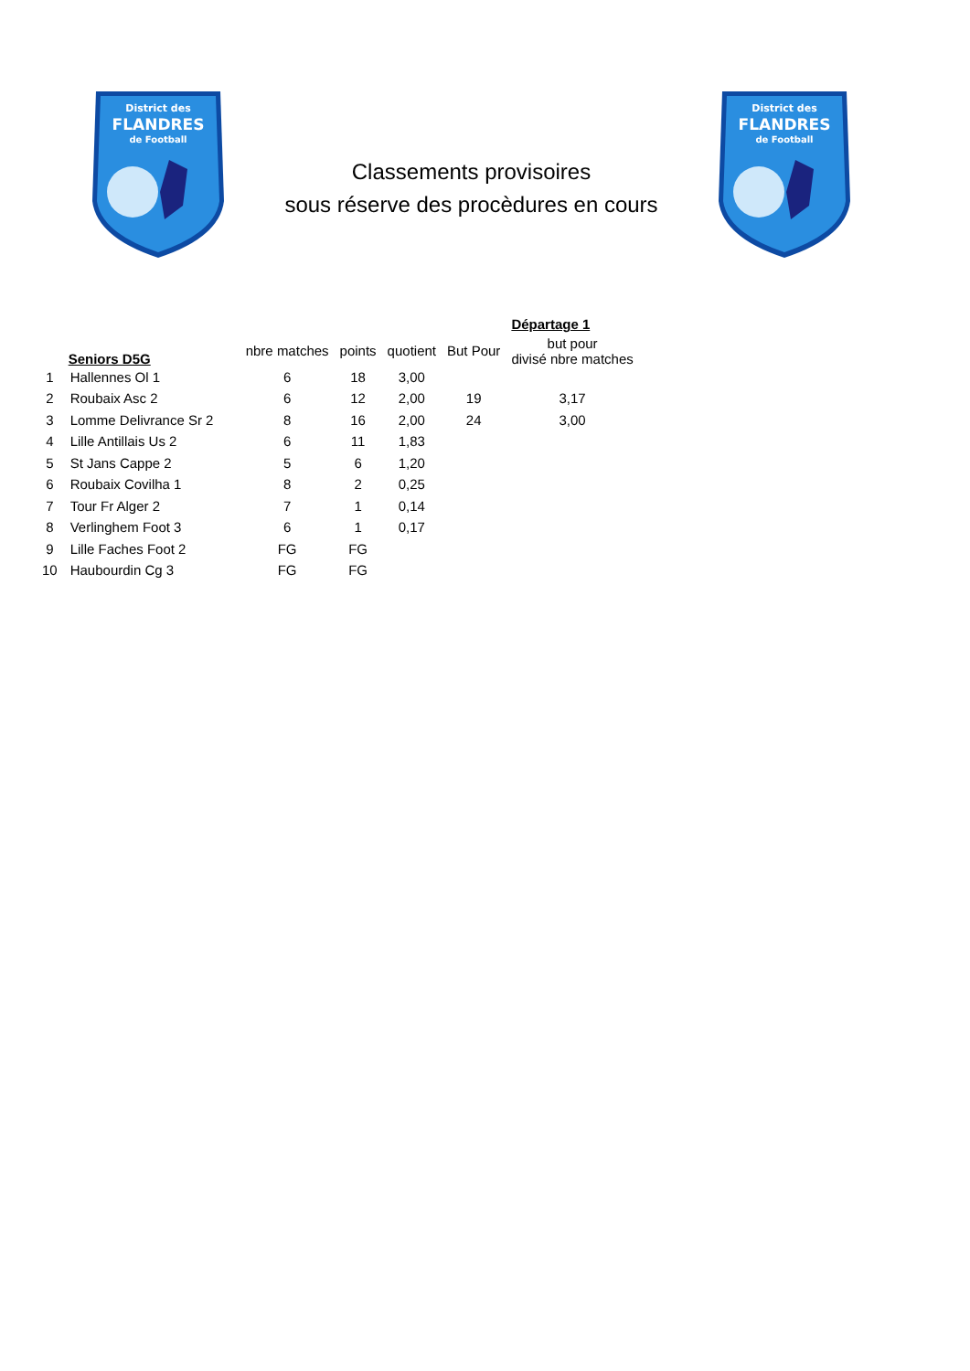District des
FLANDRES
de Football
Classements provisoires
sous réserve des procèdures en cours
District des
FLANDRES
de Football
| | | | | | | Départage 1 |
| --- | --- | --- | --- | --- | --- | --- |
| | Seniors D5G | nbre matches | points | quotient | But Pour | but pour divisé nbre matches |
| 1 | Hallennes Ol 1 | 6 | 18 | 3,00 | | |
| 2 | Roubaix Asc 2 | 6 | 12 | 2,00 | 19 | 3,17 |
| 3 | Lomme Delivrance Sr 2 | 8 | 16 | 2,00 | 24 | 3,00 |
| 4 | Lille Antillais Us 2 | 6 | 11 | 1,83 | | |
| 5 | St Jans Cappe 2 | 5 | 6 | 1,20 | | |
| 6 | Roubaix Covilha 1 | 8 | 2 | 0,25 | | |
| 7 | Tour Fr Alger 2 | 7 | 1 | 0,14 | | |
| 8 | Verlinghem Foot 3 | 6 | 1 | 0,17 | | |
| 9 | Lille Faches Foot 2 | FG | FG | | | |
| 10 | Haubourdin Cg 3 | FG | FG | | | |